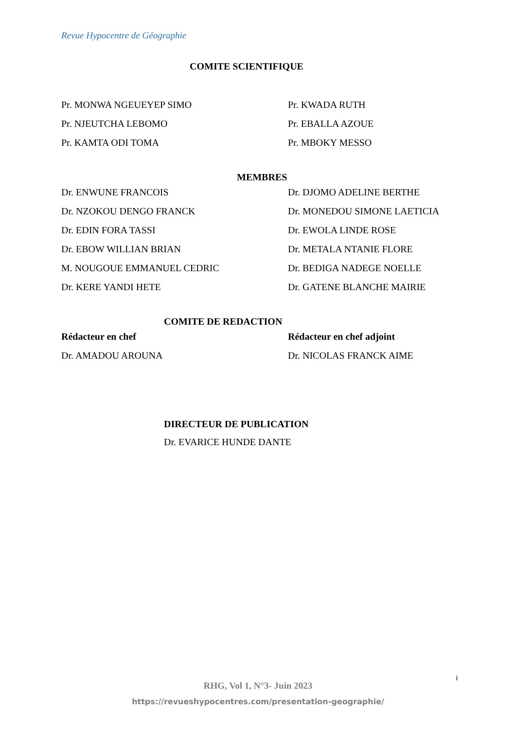Revue Hypocentre de Géographie
COMITE SCIENTIFIQUE
Pr. MONWA NGEUEYEP SIMO Pr. KWADA RUTH
Pr. NJEUTCHA LEBOMO Pr. EBALLA AZOUE
Pr. KAMTA ODI TOMA Pr. MBOKY MESSO
MEMBRES
Dr. ENWUNE FRANCOIS Dr. DJOMO ADELINE BERTHE
Dr. NZOKOU DENGO FRANCK Dr. MONEDOU SIMONE LAETICIA
Dr. EDIN FORA TASSI Dr. EWOLA LINDE ROSE
Dr. EBOW WILLIAN BRIAN Dr. METALA NTANIE FLORE
M. NOUGOUE EMMANUEL CEDRIC Dr. BEDIGA NADEGE NOELLE
Dr. KERE YANDI HETE Dr. GATENE BLANCHE MAIRIE
COMITE DE REDACTION
Rédacteur en chef Rédacteur en chef adjoint
Dr. AMADOU AROUNA Dr. NICOLAS FRANCK AIME
DIRECTEUR DE PUBLICATION
Dr. EVARICE HUNDE DANTE
i
RHG, Vol 1, N°3- Juin 2023
https://revueshypocentres.com/presentation-geographie/